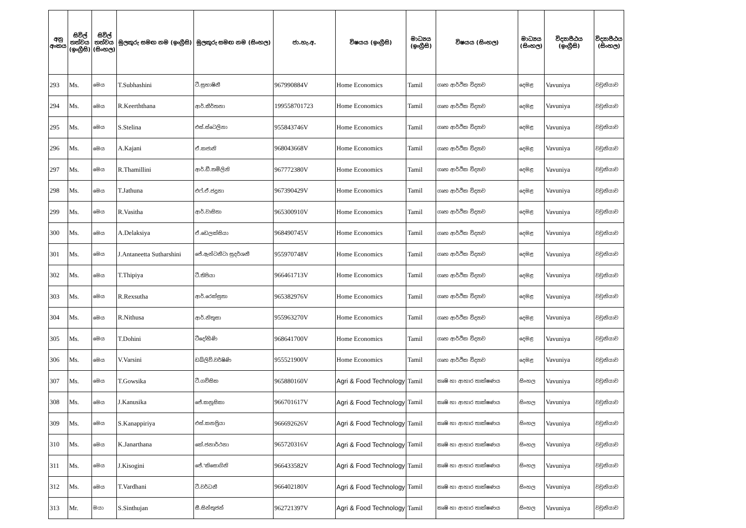| අනු අංකය | සිවිල් තත්වය (ඉංග්‍රීසි) | සිවිල් තත්වය (සිංහල) | මුලකුරු සමඟ නම (ඉංග්‍රීසි) | මුලකුරු සමඟ නම (සිංහල) | ජා.හැ.අ. | විෂයය (ඉංග්‍රීසි) | මාධ්‍යය (ඉංග්‍රීසි) | විෂයය (සිංහල) | මාධ්‍යය (සිංහල) | විද්‍යාපීඨය (ඉංග්‍රීසි) | විද්‍යාපීඨය (සිංහල) |
| --- | --- | --- | --- | --- | --- | --- | --- | --- | --- | --- | --- |
| 293 | Ms. | මෙය | T.Subhashini | ටී.සුභාෂිනී | 967990884V | Home Economics | Tamil | ගෘහ ආර්ථික විද්‍යාව | දෙමළ | Vavuniya | වවුනියාව |
| 294 | Ms. | මෙය | R.Keerththana | ආර්.කීර්තනා | 199558701723 | Home Economics | Tamil | ගෘහ ආර්ථික විද්‍යාව | දෙමළ | Vavuniya | වවුනියාව |
| 295 | Ms. | මෙය | S.Stelina | එස්.ස්ටෙලිනා | 955843746V | Home Economics | Tamil | ගෘහ ආර්ථික විද්‍යාව | දෙමළ | Vavuniya | වවුනියාව |
| 296 | Ms. | මෙය | A.Kajani | ඒ.කජානි | 968043668V | Home Economics | Tamil | ගෘහ ආර්ථික විද්‍යාව | දෙමළ | Vavuniya | වවුනියාව |
| 297 | Ms. | මෙය | R.Thamillini | ආර්.ඩී.තමිලිනි | 967772380V | Home Economics | Tamil | ගෘහ ආර්ථික විද්‍යාව | දෙමළ | Vavuniya | වවුනියාව |
| 298 | Ms. | මෙය | T.Jathuna | එෆ්.ඒ.ජදූනා | 967390429V | Home Economics | Tamil | ගෘහ ආර්ථික විද්‍යාව | දෙමළ | Vavuniya | වවුනියාව |
| 299 | Ms. | මෙය | R.Vasitha | ආර්.වාසිතා | 965300910V | Home Economics | Tamil | ගෘහ ආර්ථික විද්‍යාව | දෙමළ | Vavuniya | වවුනියාව |
| 300 | Ms. | මෙය | A.Delaksiya | ඒ.ඩෙලක්සියා | 968490745V | Home Economics | Tamil | ගෘහ ආර්ථික විද්‍යාව | දෙමළ | Vavuniya | වවුනියාව |
| 301 | Ms. | මෙය | J.Antaneetta Sutharshini | ජේ.ඇන්ටනීටා සුදර්ශනී | 955970748V | Home Economics | Tamil | ගෘහ ආර්ථික විද්‍යාව | දෙමළ | Vavuniya | වවුනියාව |
| 302 | Ms. | මෙය | T.Thipiya | ටී.තිපියා | 966461713V | Home Economics | Tamil | ගෘහ ආර්ථික විද්‍යාව | දෙමළ | Vavuniya | වවුනියාව |
| 303 | Ms. | මෙය | R.Rexsutha | ආර්.රෙක්සුතා | 965382976V | Home Economics | Tamil | ගෘහ ආර්ථික විද්‍යාව | දෙමළ | Vavuniya | වවුනියාව |
| 304 | Ms. | මෙය | R.Nithusa | ආර්.නිතූසා | 955963270V | Home Economics | Tamil | ගෘහ ආර්ථික විද්‍යාව | දෙමළ | Vavuniya | වවුනියාව |
| 305 | Ms. | මෙය | T.Dohini | ටීදෝහිණි | 968641700V | Home Economics | Tamil | ගෘහ ආර්ථික විද්‍යාව | දෙමළ | Vavuniya | වවුනියාව |
| 306 | Ms. | මෙය | V.Varsini | ඩබ්ලිව්.වර්ෂිණි | 955521900V | Home Economics | Tamil | ගෘහ ආර්ථික විද්‍යාව | දෙමළ | Vavuniya | වවුනියාව |
| 307 | Ms. | මෙය | T.Gowsika | ටී.ගව්සික | 965880160V | Agri & Food Technology | Tamil | කෘෂි හා ආහාර තාක්ෂණය | සිංහල | Vavuniya | වවුනියාව |
| 308 | Ms. | මෙය | J.Kanusika | ජේ.කනූසිකා | 966701617V | Agri & Food Technology | Tamil | කෘෂි හා ආහාර තාක්ෂණය | සිංහල | Vavuniya | වවුනියාව |
| 309 | Ms. | මෙය | S.Kanappiriya | එස්.කනප්‍රියා | 966692626V | Agri & Food Technology | Tamil | කෘෂි හා ආහාර තාක්ෂණය | සිංහල | Vavuniya | වවුනියාව |
| 310 | Ms. | මෙය | K.Janarthana | කේ.ජනාර්ථනා | 965720316V | Agri & Food Technology | Tamil | කෘෂි හා ආහාර තාක්ෂණය | සිංහල | Vavuniya | වවුනියාව |
| 311 | Ms. | මෙය | J.Kisogini | ජේ.'කිසොගිනි | 966433582V | Agri & Food Technology | Tamil | කෘෂි හා ආහාර තාක්ෂණය | සිංහල | Vavuniya | වවුනියාව |
| 312 | Ms. | මෙය | T.Vardhani | ටී.වර්ධනී | 966402180V | Agri & Food Technology | Tamil | කෘෂි හා ආහාර තාක්ෂණය | සිංහල | Vavuniya | වවුනියාව |
| 313 | Mr. | මයා | S.Sinthujan | සී.සින්තුජන් | 962721397V | Agri & Food Technology | Tamil | කෘෂි හා ආහාර තාක්ෂණය | සිංහල | Vavuniya | වවුනියාව |